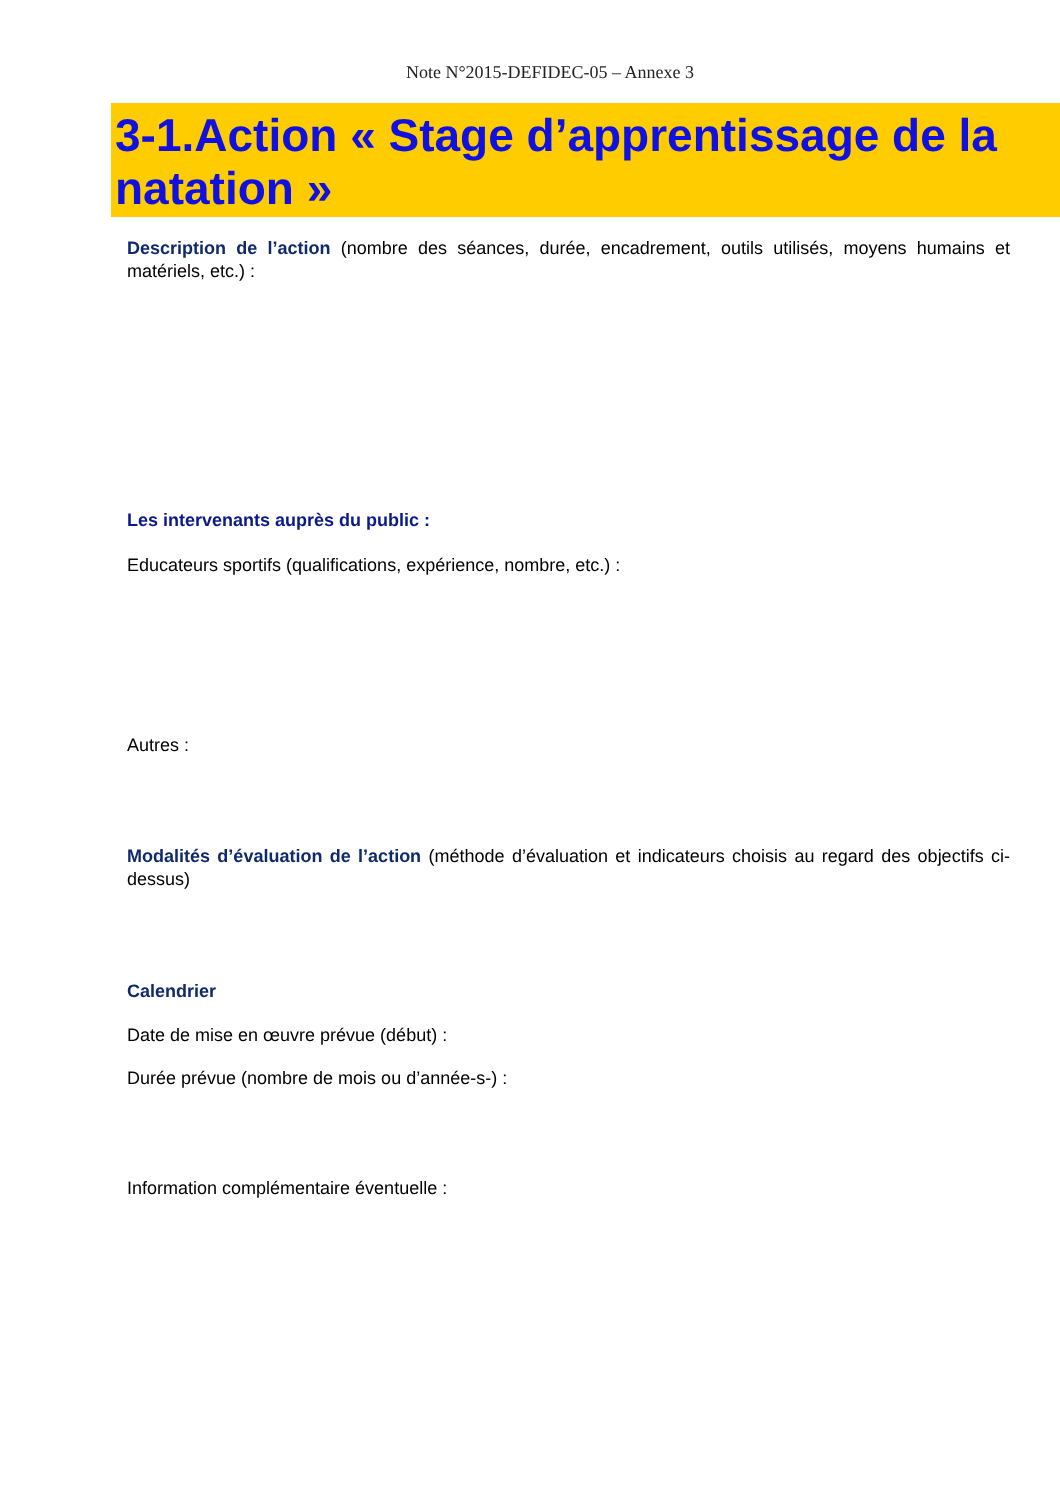Note N°2015-DEFIDEC-05 – Annexe 3
3-1.Action « Stage d’apprentissage de la natation »
Description de l’action (nombre des séances, durée, encadrement, outils utilisés, moyens humains et matériels, etc.) :
Les intervenants auprès du public :
Educateurs sportifs (qualifications, expérience, nombre, etc.) :
Autres :
Modalités d’évaluation de l’action (méthode d’évaluation et indicateurs choisis au regard des objectifs ci-dessus)
Calendrier
Date de mise en œuvre prévue (début) :
Durée prévue (nombre de mois ou d’année-s-) :
Information complémentaire éventuelle :